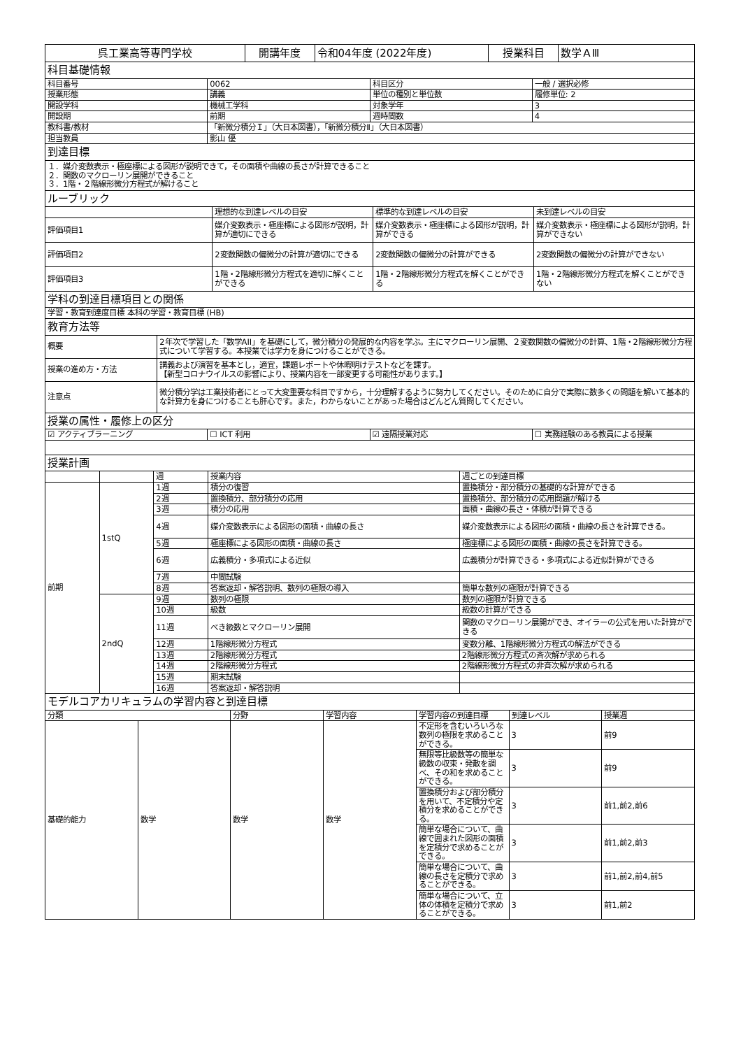| 呉工業高等専門学校 | 開講年度 | 令和04年度 (2022年度) | 授業科目 | 数学ＡⅢ |
| 科目基礎情報 | | | |
| 科目番号 | 0062 | 科目区分 | 一般 / 選択必修 |
| 授業形態 | 講義 | 単位の種別と単位数 | 履修単位: 2 |
| 開設学科 | 機械工学科 | 対象学年 | 3 |
| 開設期 | 前期 | 週時間数 | 4 |
| 教科書/教材 | 「新微分積分Ｉ」（大日本図書），「新微分積分Ⅱ」（大日本図書） | | |
| 担当教員 | 影山 優 | | |
| 到達目標 | | | |
| １．媒介変数表示・極座標による図形が説明できて，その面積や曲線の長さが計算できること ２．関数のマクローリン展開ができること ３．1階・２階線形微分方程式が解けること | | | |
| ルーブリック | | | |
| | 理想的な到達レベルの目安 | 標準的な到達レベルの目安 | 未到達レベルの目安 |
| 評価項目1 | 媒介変数表示・極座標による図形が説明，計算が適切にできる | 媒介変数表示・極座標による図形が説明，計算ができる | 媒介変数表示・極座標による図形が説明，計算ができない |
| 評価項目2 | 2変数関数の偏微分の計算が適切にできる | 2変数関数の偏微分の計算ができる | 2変数関数の偏微分の計算ができない |
| 評価項目3 | 1階・2階線形微分方程式を適切に解くことができる | 1階・2階線形微分方程式を解くことができる | 1階・2階線形微分方程式を解くことができない |
| 学科の到達目標項目との関係 | | | |
| 学習・教育到達度目標 本科の学習・教育目標 (HB) | | | |
| 教育方法等 | | | |
| 概要 | 2年次で学習した「数学AII」を基礎にして，微分積分の発展的な内容を学ぶ。主にマクローリン展開、２変数関数の偏微分の計算、1階・2階線形微分方程式について学習する。本授業では学力を身につけることができる。 |
| 授業の進め方・方法 | 講義および演習を基本とし，適宜，課題レポートや休暇明けテストなどを課す。 【新型コロナウイルスの影響により、授業内容を一部変更する可能性があります。】 |
| 注意点 | 微分積分学は工業技術者にとって大変重要な科目ですから，十分理解するように努力してください。そのために自分で実際に数多くの問題を解いて基本的な計算力を身につけることも肝心です。また，わからないことがあった場合はどんどん質問してください。 |
| 授業の属性・履修上の区分 | | | |
| ☑ アクティブラーニング | ☐ ICT 利用 | ☑ 遠隔授業対応 | ☐ 実務経験のある教員による授業 |
| 授業計画 | | | |
| | | 週 | 授業内容 | 週ごとの到達目標 |
| 前期 | 1stQ | 1週 | 積分の復習 | 置換積分・部分積分の基礎的な計算ができる |
| | | 2週 | 置換積分、部分積分の応用 | 置換積分、部分積分の応用問題が解ける |
| | | 3週 | 積分の応用 | 面積・曲線の長さ・体積が計算できる |
| | | 4週 | 媒介変数表示による図形の面積・曲線の長さ | 媒介変数表示による図形の面積・曲線の長さを計算できる。 |
| | | 5週 | 極座標による図形の面積・曲線の長さ | 極座標による図形の面積・曲線の長さを計算できる。 |
| | | 6週 | 広義積分・多項式による近似 | 広義積分が計算できる・多項式による近似計算ができる |
| | | 7週 | 中間試験 | |
| | | 8週 | 答案返却・解答説明、数列の極限の導入 | 簡単な数列の極限が計算できる |
| | 2ndQ | 9週 | 数列の極限 | 数列の極限が計算できる |
| | | 10週 | 級数 | 級数の計算ができる |
| | | 11週 | べき級数とマクローリン展開 | 関数のマクローリン展開ができ、オイラーの公式を用いた計算ができる |
| | | 12週 | 1階線形微分方程式 | 変数分離、1階線形微分方程式の解法ができる |
| | | 13週 | 2階線形微分方程式 | 2階線形微分方程式の斉次解が求められる |
| | | 14週 | 2階線形微分方程式 | 2階線形微分方程式の非斉次解が求められる |
| | | 15週 | 期末試験 | |
| | | 16週 | 答案返却・解答説明 | |
| モデルコアカリキュラムの学習内容と到達目標 | | | | | | |
| 分類 | | 分野 | 学習内容 | 学習内容の到達目標 | 到達レベル | 授業週 |
| 基礎的能力 | 数学 | 数学 | 数学 | 不定形を含むいろいろな数列の極限を求めることができる。 | 3 | 前9 |
| | | | | 無限等比級数等の簡単な級数の収束・発散を調べ、その和を求めることができる。 | 3 | 前9 |
| | | | | 置換積分および部分積分を用いて、不定積分や定積分を求めることができる。 | 3 | 前1,前2,前6 |
| | | | | 簡単な場合について、曲線で囲まれた図形の面積を定積分で求めることができる。 | 3 | 前1,前2,前3 |
| | | | | 簡単な場合について、曲線の長さを定積分で求めることができる。 | 3 | 前1,前2,前4,前5 |
| | | | | 簡単な場合について、立体の体積を定積分で求めることができる。 | 3 | 前1,前2 |